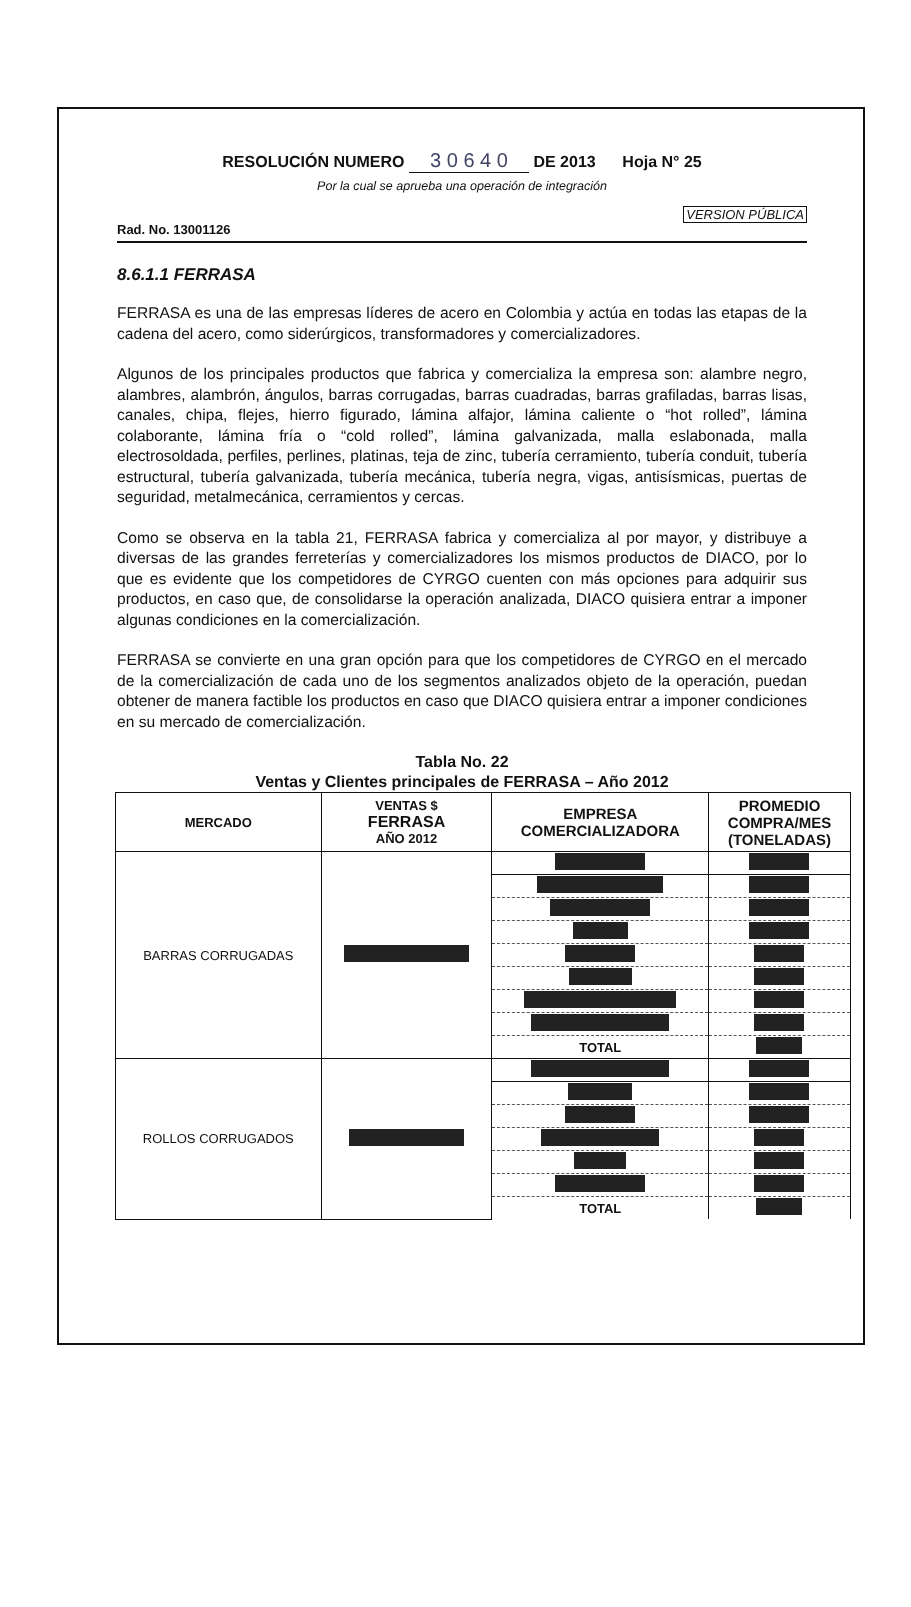RESOLUCIÓN NUMERO 3 0 6 4 0 DE 2013 Hoja N° 25
Por la cual se aprueba una operación de integración
VERSION PÚBLICA
Rad. No. 13001126
8.6.1.1 FERRASA
FERRASA es una de las empresas líderes de acero en Colombia y actúa en todas las etapas de la cadena del acero, como siderúrgicos, transformadores y comercializadores.
Algunos de los principales productos que fabrica y comercializa la empresa son: alambre negro, alambres, alambrón, ángulos, barras corrugadas, barras cuadradas, barras grafiladas, barras lisas, canales, chipa, flejes, hierro figurado, lámina alfajor, lámina caliente o “hot rolled”, lámina colaborante, lámina fría o “cold rolled”, lámina galvanizada, malla eslabonada, malla electrosoldada, perfiles, perlines, platinas, teja de zinc, tubería cerramiento, tubería conduit, tubería estructural, tubería galvanizada, tubería mecánica, tubería negra, vigas, antisísmicas, puertas de seguridad, metalmecánica, cerramientos y cercas.
Como se observa en la tabla 21, FERRASA fabrica y comercializa al por mayor, y distribuye a diversas de las grandes ferreterías y comercializadores los mismos productos de DIACO, por lo que es evidente que los competidores de CYRGO cuenten con más opciones para adquirir sus productos, en caso que, de consolidarse la operación analizada, DIACO quisiera entrar a imponer algunas condiciones en la comercialización.
FERRASA se convierte en una gran opción para que los competidores de CYRGO en el mercado de la comercialización de cada uno de los segmentos analizados objeto de la operación, puedan obtener de manera factible los productos en caso que DIACO quisiera entrar a imponer condiciones en su mercado de comercialización.
Tabla No. 22
Ventas y Clientes principales de FERRASA – Año 2012
| MERCADO | VENTAS $ FERRASA AÑO 2012 | EMPRESA COMERCIALIZADORA | PROMEDIO COMPRA/MES (TONELADAS) |
| --- | --- | --- | --- |
| BARRAS CORRUGADAS | | | |
| | | TOTAL | |
| ROLLOS CORRUGADOS | | | |
| | | TOTAL | |